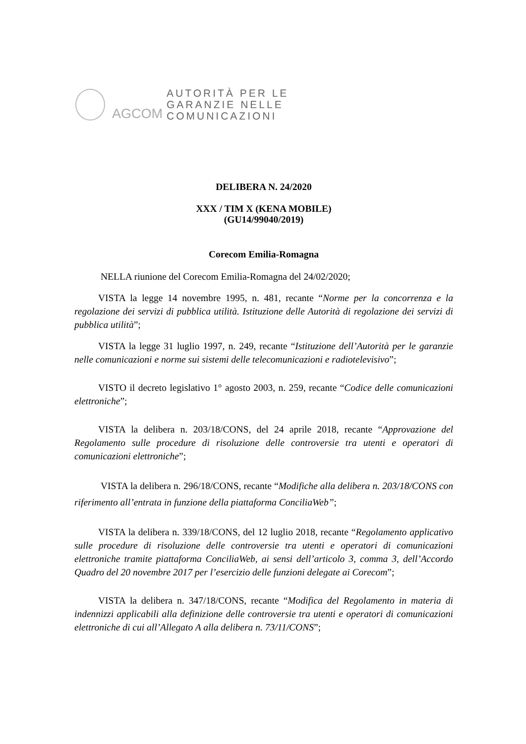AGCOM
AUTORITÀ PER LE
GARANZIE NELLE
COMUNICAZIONI
DELIBERA N. 24/2020
XXX / TIM X (KENA MOBILE)
(GU14/99040/2019)
Corecom Emilia-Romagna
NELLA riunione del Corecom Emilia-Romagna del 24/02/2020;
VISTA la legge 14 novembre 1995, n. 481, recante “Norme per la concorrenza e la regolazione dei servizi di pubblica utilità. Istituzione delle Autorità di regolazione dei servizi di pubblica utilità”;
VISTA la legge 31 luglio 1997, n. 249, recante “Istituzione dell’Autorità per le garanzie nelle comunicazioni e norme sui sistemi delle telecomunicazioni e radiotelevisivo”;
VISTO il decreto legislativo 1° agosto 2003, n. 259, recante “Codice delle comunicazioni elettroniche”;
VISTA la delibera n. 203/18/CONS, del 24 aprile 2018, recante “Approvazione del Regolamento sulle procedure di risoluzione delle controversie tra utenti e operatori di comunicazioni elettroniche”;
VISTA la delibera n. 296/18/CONS, recante “Modifiche alla delibera n. 203/18/CONS con riferimento all’entrata in funzione della piattaforma ConciliaWeb”;
VISTA la delibera n. 339/18/CONS, del 12 luglio 2018, recante “Regolamento applicativo sulle procedure di risoluzione delle controversie tra utenti e operatori di comunicazioni elettroniche tramite piattaforma ConciliaWeb, ai sensi dell’articolo 3, comma 3, dell’Accordo Quadro del 20 novembre 2017 per l’esercizio delle funzioni delegate ai Corecom”;
VISTA la delibera n. 347/18/CONS, recante “Modifica del Regolamento in materia di indennizzi applicabili alla definizione delle controversie tra utenti e operatori di comunicazioni elettroniche di cui all’Allegato A alla delibera n. 73/11/CONS”;